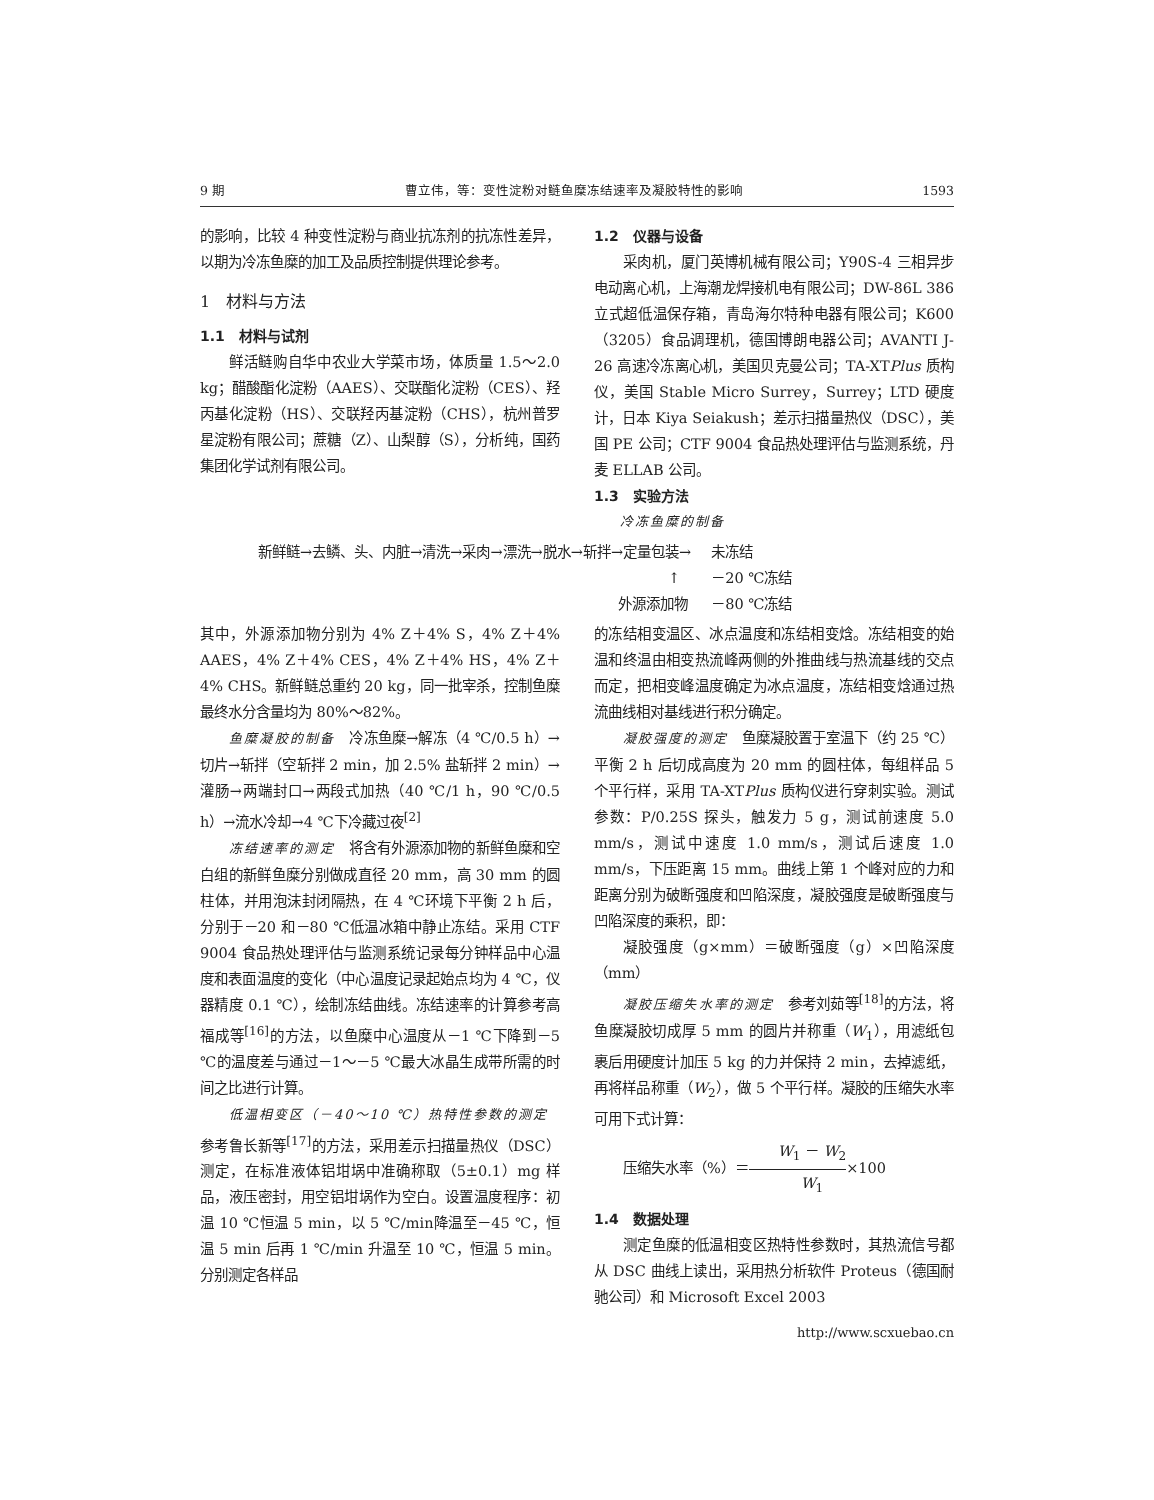9 期 曹立伟，等：变性淀粉对鲢鱼糜冻结速率及凝胶特性的影响 1593
的影响，比较 4 种变性淀粉与商业抗冻剂的抗冻性差异，以期为冷冻鱼糜的加工及品质控制提供理论参考。
1　材料与方法
1.1　材料与试剂
鲜活鲢购自华中农业大学菜市场，体质量 1.5～2.0 kg；醋酸酯化淀粉（AAES）、交联酯化淀粉（CES）、羟丙基化淀粉（HS）、交联羟丙基淀粉（CHS），杭州普罗星淀粉有限公司；蔗糖（Z）、山梨醇（S），分析纯，国药集团化学试剂有限公司。
1.2　仪器与设备
采肉机，厦门英博机械有限公司；Y90S-4 三相异步电动离心机，上海潮龙焊接机电有限公司；DW-86L 386 立式超低温保存箱，青岛海尔特种电器有限公司；K600（3205）食品调理机，德国博朗电器公司；AVANTI J-26 高速冷冻离心机，美国贝克曼公司；TA-XTPlus 质构仪，美国 Stable Micro Surrey，Surrey；LTD 硬度计，日本 Kiya Seiakush；差示扫描量热仪（DSC），美国 PE 公司；CTF 9004 食品热处理评估与监测系统，丹麦 ELLAB 公司。
1.3　实验方法
冷冻鱼糜的制备
新鲜鲢→去鳞、头、内脏→清洗→采肉→漂洗→脱水→斩拌→定量包装→
↑
外源添加物
未冻结
－20 ℃冻结
－80 ℃冻结
其中，外源添加物分别为 4% Z＋4% S，4% Z＋4% AAES，4% Z＋4% CES，4% Z＋4% HS，4% Z＋4% CHS。新鲜鲢总重约 20 kg，同一批宰杀，控制鱼糜最终水分含量均为 80%～82%。
鱼糜凝胶的制备　冷冻鱼糜→解冻（4 ℃/0.5 h）→切片→斩拌（空斩拌 2 min，加 2.5% 盐斩拌 2 min）→灌肠→两端封口→两段式加热（40 ℃/1 h，90 ℃/0.5 h）→流水冷却→4 ℃下冷藏过夜<sup>[2]</sup>
冻结速率的测定　将含有外源添加物的新鲜鱼糜和空白组的新鲜鱼糜分别做成直径 20 mm，高 30 mm 的圆柱体，并用泡沫封闭隔热，在 4 ℃环境下平衡 2 h 后，分别于－20 和－80 ℃低温冰箱中静止冻结。采用 CTF 9004 食品热处理评估与监测系统记录每分钟样品中心温度和表面温度的变化（中心温度记录起始点均为 4 ℃，仪器精度 0.1 ℃），绘制冻结曲线。冻结速率的计算参考高福成等<sup>[16]</sup>的方法，以鱼糜中心温度从－1 ℃下降到－5 ℃的温度差与通过－1～－5 ℃最大冰晶生成带所需的时间之比进行计算。
低温相变区（－40～10 ℃）热特性参数的测定　参考鲁长新等<sup>[17]</sup>的方法，采用差示扫描量热仪（DSC）测定，在标准液体铝坩埚中准确称取（5±0.1）mg 样品，液压密封，用空铝坩埚作为空白。设置温度程序：初温 10 ℃恒温 5 min，以 5 ℃/min降温至－45 ℃，恒温 5 min 后再 1 ℃/min 升温至 10 ℃，恒温 5 min。分别测定各样品
的冻结相变温区、冰点温度和冻结相变焓。冻结相变的始温和终温由相变热流峰两侧的外推曲线与热流基线的交点而定，把相变峰温度确定为冰点温度，冻结相变焓通过热流曲线相对基线进行积分确定。
凝胶强度的测定　鱼糜凝胶置于室温下（约 25 ℃）平衡 2 h 后切成高度为 20 mm 的圆柱体，每组样品 5 个平行样，采用 TA-XTPlus 质构仪进行穿刺实验。测试参数：P/0.25S 探头，触发力 5 g，测试前速度 5.0 mm/s，测试中速度 1.0 mm/s，测试后速度 1.0 mm/s，下压距离 15 mm。曲线上第 1 个峰对应的力和距离分别为破断强度和凹陷深度，凝胶强度是破断强度与凹陷深度的乘积，即：
凝胶强度（g×mm）＝破断强度（g）×凹陷深度（mm）
凝胶压缩失水率的测定　参考刘茹等<sup>[18]</sup>的方法，将鱼糜凝胶切成厚 5 mm 的圆片并称重（W<sub>1</sub>），用滤纸包裹后用硬度计加压 5 kg 的力并保持 2 min，去掉滤纸，再将样品称重（W<sub>2</sub>），做 5 个平行样。凝胶的压缩失水率可用下式计算：
压缩失水率（%）＝W<sub>1</sub> － W<sub>2</sub> W<sub>1</sub>×100
1.4　数据处理
测定鱼糜的低温相变区热特性参数时，其热流信号都从 DSC 曲线上读出，采用热分析软件 Proteus（德国耐驰公司）和 Microsoft Excel 2003
http://www.scxuebao.cn